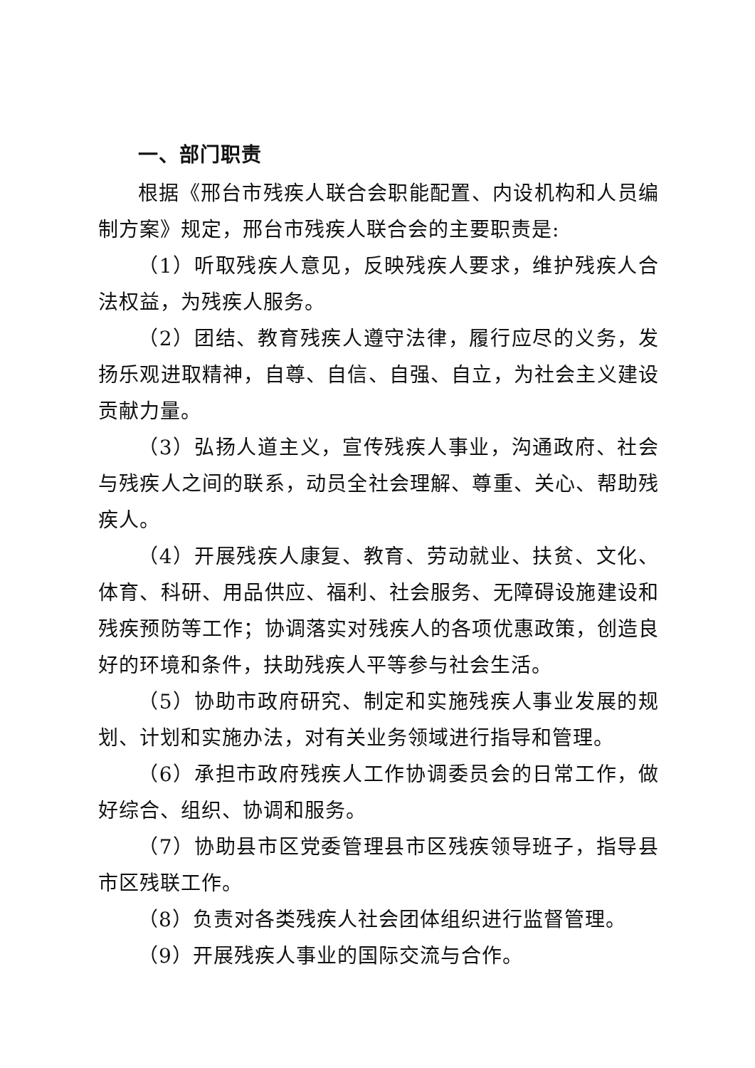一、部门职责
根据《邢台市残疾人联合会职能配置、内设机构和人员编制方案》规定，邢台市残疾人联合会的主要职责是:
（1）听取残疾人意见，反映残疾人要求，维护残疾人合法权益，为残疾人服务。
（2）团结、教育残疾人遵守法律，履行应尽的义务，发扬乐观进取精神，自尊、自信、自强、自立，为社会主义建设贡献力量。
（3）弘扬人道主义，宣传残疾人事业，沟通政府、社会与残疾人之间的联系，动员全社会理解、尊重、关心、帮助残疾人。
（4）开展残疾人康复、教育、劳动就业、扶贫、文化、体育、科研、用品供应、福利、社会服务、无障碍设施建设和残疾预防等工作；协调落实对残疾人的各项优惠政策，创造良好的环境和条件，扶助残疾人平等参与社会生活。
（5）协助市政府研究、制定和实施残疾人事业发展的规划、计划和实施办法，对有关业务领域进行指导和管理。
（6）承担市政府残疾人工作协调委员会的日常工作，做好综合、组织、协调和服务。
（7）协助县市区党委管理县市区残疾领导班子，指导县市区残联工作。
（8）负责对各类残疾人社会团体组织进行监督管理。
（9）开展残疾人事业的国际交流与合作。